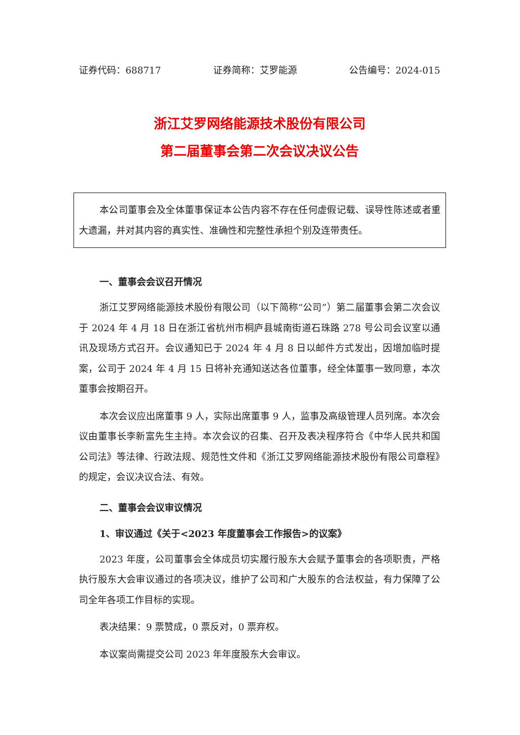证券代码：688717 证券简称：艾罗能源 公告编号：2024-015
浙江艾罗网络能源技术股份有限公司
第二届董事会第二次会议决议公告
本公司董事会及全体董事保证本公告内容不存在任何虚假记载、误导性陈述或者重大遗漏，并对其内容的真实性、准确性和完整性承担个别及连带责任。
一、董事会会议召开情况
浙江艾罗网络能源技术股份有限公司（以下简称“公司”）第二届董事会第二次会议于 2024 年 4 月 18 日在浙江省杭州市桐庐县城南街道石珠路 278 号公司会议室以通讯及现场方式召开。会议通知已于 2024 年 4 月 8 日以邮件方式发出，因增加临时提案，公司于 2024 年 4 月 15 日将补充通知送达各位董事，经全体董事一致同意，本次董事会按期召开。
本次会议应出席董事 9 人，实际出席董事 9 人，监事及高级管理人员列席。本次会议由董事长李新富先生主持。本次会议的召集、召开及表决程序符合《中华人民共和国公司法》等法律、行政法规、规范性文件和《浙江艾罗网络能源技术股份有限公司章程》的规定，会议决议合法、有效。
二、董事会会议审议情况
1、审议通过《关于<2023 年度董事会工作报告>的议案》
2023 年度，公司董事会全体成员切实履行股东大会赋予董事会的各项职责，严格执行股东大会审议通过的各项决议，维护了公司和广大股东的合法权益，有力保障了公司全年各项工作目标的实现。
表决结果：9 票赞成，0 票反对，0 票弃权。
本议案尚需提交公司 2023 年年度股东大会审议。